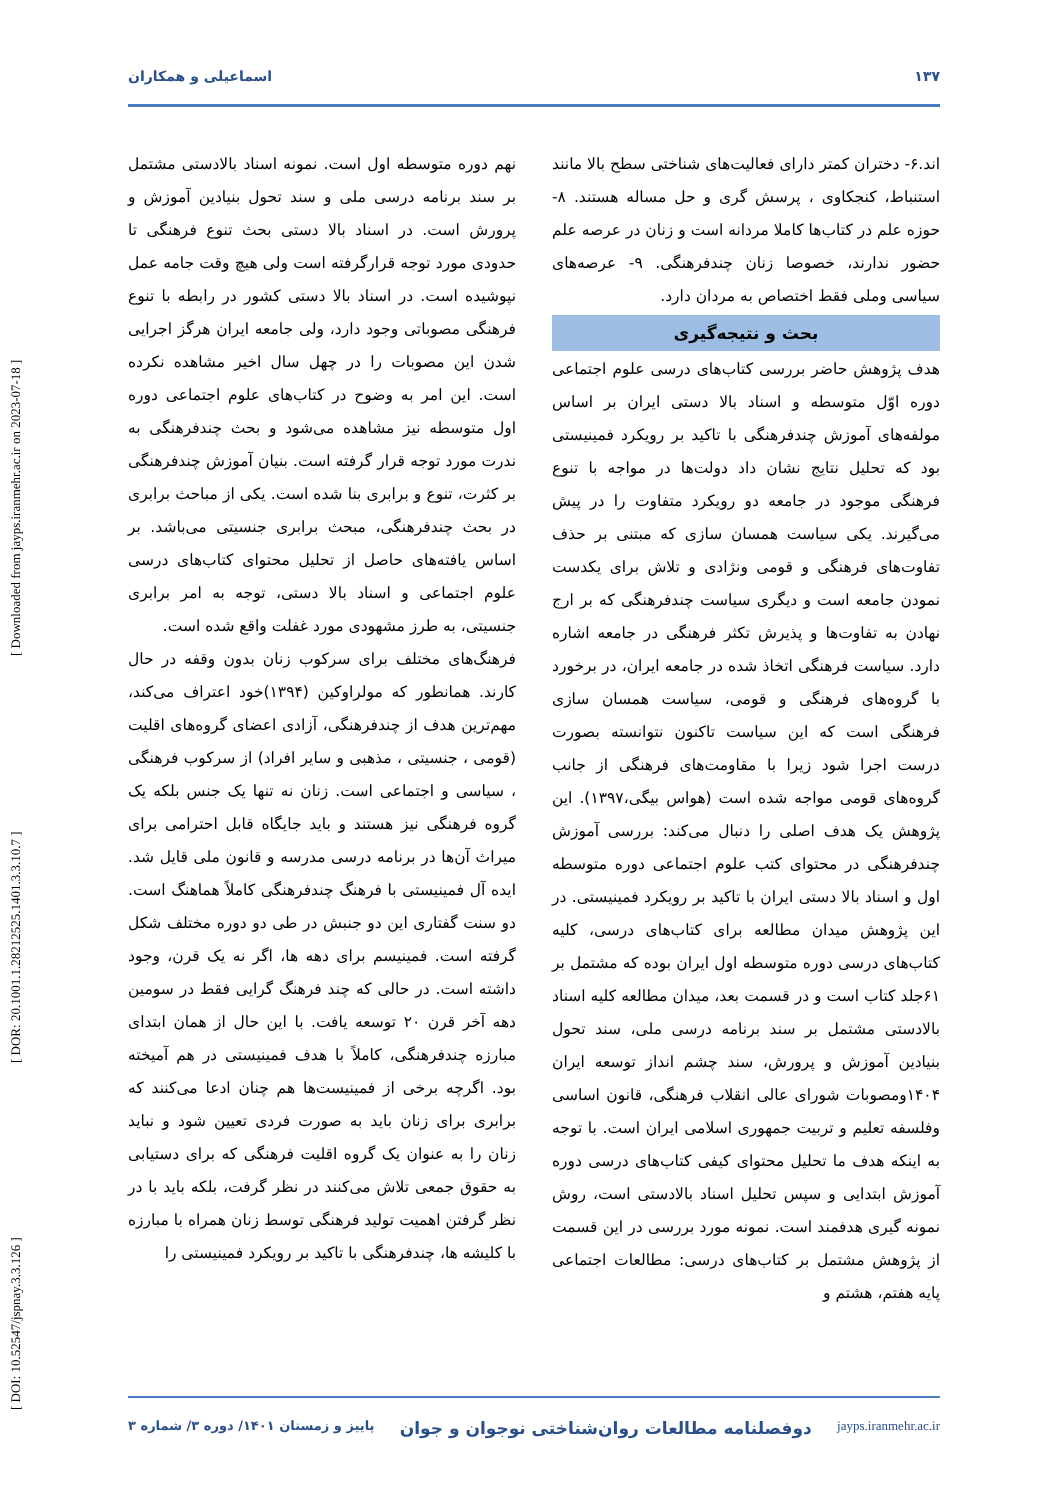۱۳۷ اسماعیلی و همکاران
[ DOI: 10.52547/jspnay.3.3.126 ] [ DOR: 20.1001.1.28212525.1401.3.3.10.7 ] [ Downloaded from jayps.iranmehr.ac.ir on 2023-07-18 ]
اند.۶- دختران کمتر دارای فعالیت‌های شناختی سطح بالا مانند استنباط، کنجکاوی ، پرسش گری و حل مساله هستند. ۸-حوزه علم در کتاب‌ها کاملا مردانه است و زنان در عرصه علم حضور ندارند، خصوصا زنان چندفرهنگی. ۹- عرصه‌های سیاسی وملی فقط اختصاص به مردان دارد.
بحث و نتیجه‌گیری
هدف پژوهش حاضر بررسی کتاب‌های درسی علوم اجتماعی دوره اوّل متوسطه و اسناد بالا دستی ایران بر اساس مولفه‌های آموزش چندفرهنگی با تاکید بر رویکرد فمینیستی بود که تحلیل نتایج نشان داد دولت‌ها در مواجه با تنوع فرهنگی موجود در جامعه دو رویکرد متفاوت را در پیش می‌گیرند. یکی سیاست همسان سازی که مبتنی بر حذف تفاوت‌های فرهنگی و قومی ونژادی و تلاش برای یکدست نمودن جامعه است و دیگری سیاست چندفرهنگی که بر ارج نهادن به تفاوت‌ها و پذیرش تکثر فرهنگی در جامعه اشاره دارد. سیاست فرهنگی اتخاذ شده در جامعه ایران، در برخورد با گروه‌های فرهنگی و قومی، سیاست همسان سازی فرهنگی است که این سیاست تاکنون نتوانسته بصورت درست اجرا شود زیرا با مقاومت‌های فرهنگی از جانب گروه‌های قومی مواجه شده است (هواس بیگی،۱۳۹۷). این پژوهش یک هدف اصلی را دنبال می‌کند: بررسی آموزش چندفرهنگی در محتوای کتب علوم اجتماعی دوره متوسطه اول و اسناد بالا دستی ایران با تاکید بر رویکرد فمینیستی. در این پژوهش میدان مطالعه برای کتاب‌های درسی، کلیه کتاب‌های درسی دوره متوسطه اول ایران بوده که مشتمل بر ۶۱جلد کتاب است و در قسمت بعد، میدان مطالعه کلیه اسناد بالادستی مشتمل بر سند برنامه درسی ملی، سند تحول بنیادین آموزش و پرورش، سند چشم انداز توسعه ایران ۱۴۰۴ومصوبات شورای عالی انقلاب فرهنگی، قانون اساسی وفلسفه تعلیم و تربیت جمهوری اسلامی ایران است. با توجه به اینکه هدف ما تحلیل محتوای کیفی کتاب‌های درسی دوره آموزش ابتدایی و سپس تحلیل اسناد بالادستی است، روش نمونه گیری هدفمند است. نمونه مورد بررسی در این قسمت از پژوهش مشتمل بر کتاب‌های درسی: مطالعات اجتماعی پایه هفتم، هشتم و
نهم دوره متوسطه اول است. نمونه اسناد بالادستی مشتمل بر سند برنامه درسی ملی و سند تحول بنیادین آموزش و پرورش است. در اسناد بالا دستی بحث تنوع فرهنگی تا حدودی مورد توجه قرارگرفته است ولی هیچ وقت جامه عمل نپوشیده است. در اسناد بالا دستی کشور در رابطه با تنوع فرهنگی مصوباتی وجود دارد، ولی جامعه ایران هرگز اجرایی شدن این مصوبات را در چهل سال اخیر مشاهده نکرده است. این امر به وضوح در کتاب‌های علوم اجتماعی دوره اول متوسطه نیز مشاهده می‌شود و بحث چندفرهنگی به ندرت مورد توجه قرار گرفته است. بنیان آموزش چندفرهنگی بر کثرت، تنوع و برابری بنا شده است. یکی از مباحث برابری در بحث چندفرهنگی، مبحث برابری جنسیتی می‌باشد. بر اساس یافته‌های حاصل از تحلیل محتوای کتاب‌های درسی علوم اجتماعی و اسناد بالا دستی، توجه به امر برابری جنسیتی، به طرز مشهودی مورد غفلت واقع شده است.
فرهنگ‌های مختلف برای سرکوب زنان بدون وقفه در حال کارند. همانطور که مولراوکین (۱۳۹۴)خود اعتراف می‌کند، مهم‌ترین هدف از چندفرهنگی، آزادی اعضای گروه‌های اقلیت (قومی ، جنسیتی ، مذهبی و سایر افراد) از سرکوب فرهنگی ، سیاسی و اجتماعی است. زنان نه تنها یک جنس بلکه یک گروه فرهنگی نیز هستند و باید جایگاه قابل احترامی برای میراث آن‌ها در برنامه درسی مدرسه و قانون ملی قایل شد. ایده آل فمینیستی با فرهنگ چندفرهنگی کاملاً هماهنگ است. دو سنت گفتاری این دو جنبش در طی دو دوره مختلف شکل گرفته است. فمینیسم برای دهه ها، اگر نه یک قرن، وجود داشته است. در حالی که چند فرهنگ گرایی فقط در سومین دهه آخر قرن ۲۰ توسعه یافت. با این حال از همان ابتدای مبارزه چندفرهنگی، کاملاً با هدف فمینیستی در هم آمیخته بود. اگرچه برخی از فمینیست‌ها هم چنان ادعا می‌کنند که برابری برای زنان باید به صورت فردی تعیین شود و نباید زنان را به عنوان یک گروه اقلیت فرهنگی که برای دستیابی به حقوق جمعی تلاش می‌کنند در نظر گرفت، بلکه باید با در نظر گرفتن اهمیت تولید فرهنگی توسط زنان همراه با مبارزه با کلیشه ها، چندفرهنگی با تاکید بر رویکرد فمینیستی را
jayps.iranmehr.ac.ir دوفصلنامه مطالعات روان‌شناختی نوجوان و جوان پاییز و زمستان ۱۴۰۱/ دوره ۳/ شماره ۳